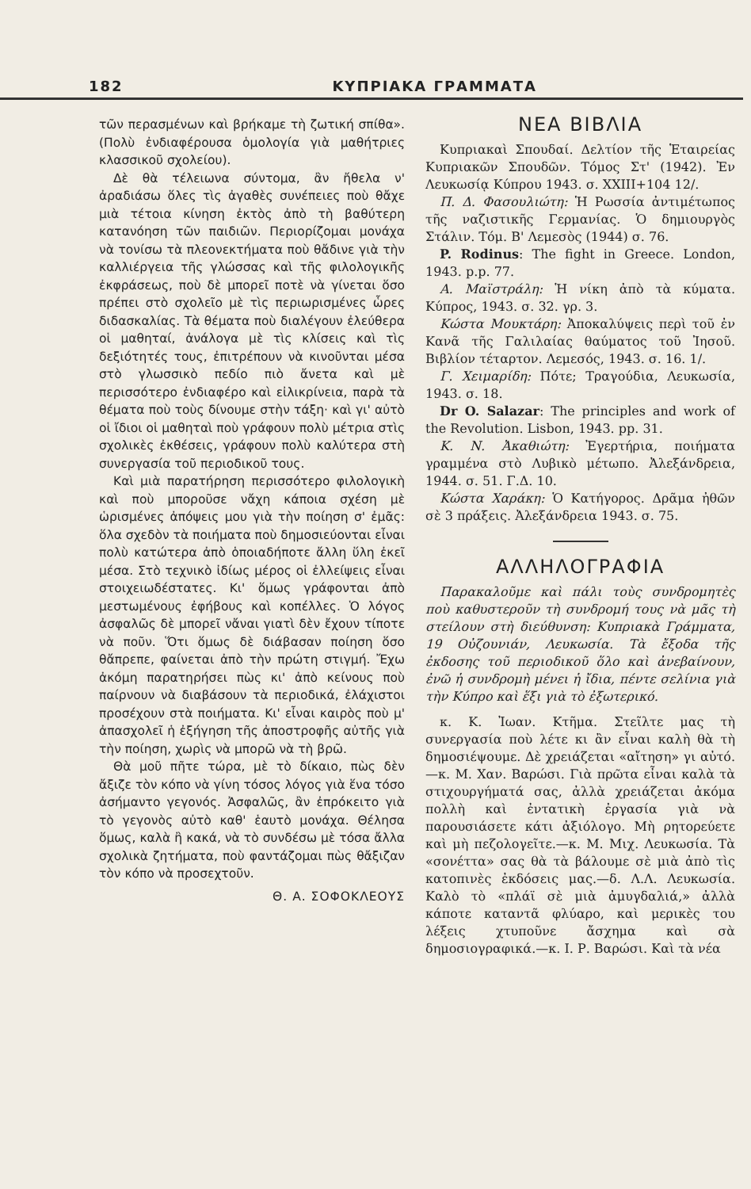182 ΚΥΠΡΙΑΚΑ ΓΡΑΜΜΑΤΑ
τῶν περασμένων καὶ βρήκαμε τὴ ζωτική σπίθα». (Πολὺ ἐνδιαφέρουσα ὁμολογία γιὰ μαθήτριες κλασσικοῦ σχολείου).
Δὲ θὰ τέλειωνα σύντομα, ἂν ἤθελα ν' ἀραδιάσω ὅλες τὶς ἀγαθὲς συνέπειες ποὺ θἄχε μιὰ τέτοια κίνηση ἐκτὸς ἀπὸ τὴ βαθύτερη κατανόηση τῶν παιδιῶν. Περιορίζομαι μονάχα νὰ τονίσω τὰ πλεονεκτήματα ποὺ θἄδινε γιὰ τὴν καλλιέργεια τῆς γλώσσας καὶ τῆς φιλολογικῆς ἐκφράσεως, ποὺ δὲ μπορεῖ ποτὲ νὰ γίνεται ὅσο πρέπει στὸ σχολεῖο μὲ τὶς περιωρισμένες ὧρες διδασκαλίας. Τὰ θέματα ποὺ διαλέγουν ἐλεύθερα οἱ μαθηταί, ἀνάλογα μὲ τὶς κλίσεις καὶ τὶς δεξιότητές τους, ἐπιτρέπουν νὰ κινοῦνται μέσα στὸ γλωσσικὸ πεδίο πιὸ ἄνετα καὶ μὲ περισσότερο ἐνδιαφέρο καὶ εἰλικρίνεια, παρὰ τὰ θέματα ποὺ τοὺς δίνουμε στὴν τάξη· καὶ γι' αὐτὸ οἱ ἴδιοι οἱ μαθηταὶ ποὺ γράφουν πολὺ μέτρια στὶς σχολικὲς ἐκθέσεις, γράφουν πολὺ καλύτερα στὴ συνεργασία τοῦ περιοδικοῦ τους.
Καὶ μιὰ παρατήρηση περισσότερο φιλολογικὴ καὶ ποὺ μποροῦσε νἄχη κάποια σχέση μὲ ὡρισμένες ἀπόψεις μου γιὰ τὴν ποίηση σ' ἐμᾶς: ὅλα σχεδὸν τὰ ποιήματα ποὺ δημοσιεύονται εἶναι πολὺ κατώτερα ἀπὸ ὁποιαδήποτε ἄλλη ὕλη ἐκεῖ μέσα. Στὸ τεχνικὸ ἰδίως μέρος οἱ ἐλλείψεις εἶναι στοιχειωδέστατες. Κι' ὅμως γράφονται ἀπὸ μεστωμένους ἐφήβους καὶ κοπέλλες. Ὁ λόγος ἀσφαλῶς δὲ μπορεῖ νἄναι γιατὶ δὲν ἔχουν τίποτε νὰ ποῦν. Ὅτι ὅμως δὲ διάβασαν ποίηση ὅσο θἄπρεπε, φαίνεται ἀπὸ τὴν πρώτη στιγμή. Ἔχω ἀκόμη παρατηρήσει πὼς κι' ἀπὸ κείνους ποὺ παίρνουν νὰ διαβάσουν τὰ περιοδικά, ἐλάχιστοι προσέχουν στὰ ποιήματα. Κι' εἶναι καιρὸς ποὺ μ' ἀπασχολεῖ ἡ ἐξήγηση τῆς ἀποστροφῆς αὐτῆς γιὰ τὴν ποίηση, χωρὶς νὰ μπορῶ νὰ τὴ βρῶ.
Θὰ μοῦ πῆτε τώρα, μὲ τὸ δίκαιο, πὼς δὲν ἄξιζε τὸν κόπο νὰ γίνη τόσος λόγος γιὰ ἕνα τόσο ἀσήμαντο γεγονός. Ἀσφαλῶς, ἂν ἐπρόκειτο γιὰ τὸ γεγονὸς αὐτὸ καθ' ἑαυτὸ μονάχα. Θέλησα ὅμως, καλὰ ἢ κακά, νὰ τὸ συνδέσω μὲ τόσα ἄλλα σχολικὰ ζητήματα, ποὺ φαντάζομαι πὼς θἄξιζαν τὸν κόπο νὰ προσεχτοῦν.
Θ. Α. ΣΟΦΟΚΛΕΟΥΣ
ΝΕΑ ΒΙΒΛΙΑ
Κυπριακαὶ Σπουδαί. Δελτίον τῆς Ἑταιρείας Κυπριακῶν Σπουδῶν. Τόμος Στ' (1942). Ἐν Λευκωσίᾳ Κύπρου 1943. σ. XXIII+104 12/.
Π. Δ. Φασουλιώτη: Ἡ Ρωσσία ἀντιμέτωπος τῆς ναζιστικῆς Γερμανίας. Ὁ δημιουργὸς Στάλιν. Τόμ. Β' Λεμεσὸς (1944) σ. 76.
P. Rodinus: The fight in Greece. London, 1943. p.p. 77.
Α. Μαϊστράλη: Ἡ νίκη ἀπὸ τὰ κύματα. Κύπρος, 1943. σ. 32. γρ. 3.
Κώστα Μουκτάρη: Ἀποκαλύψεις περὶ τοῦ ἐν Κανᾶ τῆς Γαλιλαίας θαύματος τοῦ Ἰησοῦ. Βιβλίον τέταρτον. Λεμεσός, 1943. σ. 16. 1/.
Γ. Χειμαρίδη: Πότε; Τραγούδια, Λευκωσία, 1943. σ. 18.
Dr O. Salazar: The principles and work of the Revolution. Lisbon, 1943. pp. 31.
Κ. Ν. Ἀκαθιώτη: Ἐγερτήρια, ποιήματα γραμμένα στὸ Λυβικὸ μέτωπο. Ἀλεξάνδρεια, 1944. σ. 51. Γ.Δ. 10.
Κώστα Χαράκη: Ὁ Κατήγορος. Δρᾶμα ἠθῶν σὲ 3 πράξεις. Ἀλεξάνδρεια 1943. σ. 75.
ΑΛΛΗΛΟΓΡΑΦΙΑ
Παρακαλοῦμε καὶ πάλι τοὺς συνδρομητὲς ποὺ καθυστεροῦν τὴ συνδρομή τους νὰ μᾶς τὴ στείλουν στὴ διεύθυνση: Κυπριακὰ Γράμματα, 19 Οὐζουνιάν, Λευκωσία. Τὰ ἔξοδα τῆς ἐκδοσης τοῦ περιοδικοῦ ὅλο καὶ ἀνεβαίνουν, ἐνῶ ἡ συνδρομὴ μένει ἡ ἴδια, πέντε σελίνια γιὰ τὴν Κύπρο καὶ ἕξι γιὰ τὸ ἐξωτερικό.
κ. Κ. Ἰωαν. Κτῆμα. Στεῖλτε μας τὴ συνεργασία ποὺ λέτε κι ἂν εἶναι καλὴ θὰ τὴ δημοσιέψουμε. Δὲ χρειάζεται «αἴτηση» γι αὐτό.—κ. Μ. Χαν. Βαρώσι. Γιὰ πρῶτα εἶναι καλὰ τὰ στιχουργήματά σας, ἀλλὰ χρειάζεται ἀκόμα πολλὴ καὶ ἐντατικὴ ἐργασία γιὰ νὰ παρουσιάσετε κάτι ἀξιόλογο. Μὴ ρητορεύετε καὶ μὴ πεζολογεῖτε.—κ. Μ. Μιχ. Λευκωσία. Τὰ «σονέττα» σας θὰ τὰ βάλουμε σὲ μιὰ ἀπὸ τὶς κατοπινὲς ἐκδόσεις μας.—δ. Λ.Λ. Λευκωσία. Καλὸ τὸ «πλάϊ σὲ μιὰ ἀμυγδαλιά,» ἀλλὰ κάποτε καταντᾶ φλύαρο, καὶ μερικὲς του λέξεις χτυποῦνε ἄσχημα καὶ σὰ δημοσιογραφικά.—κ. Ι. Ρ. Βαρώσι. Καὶ τὰ νέα